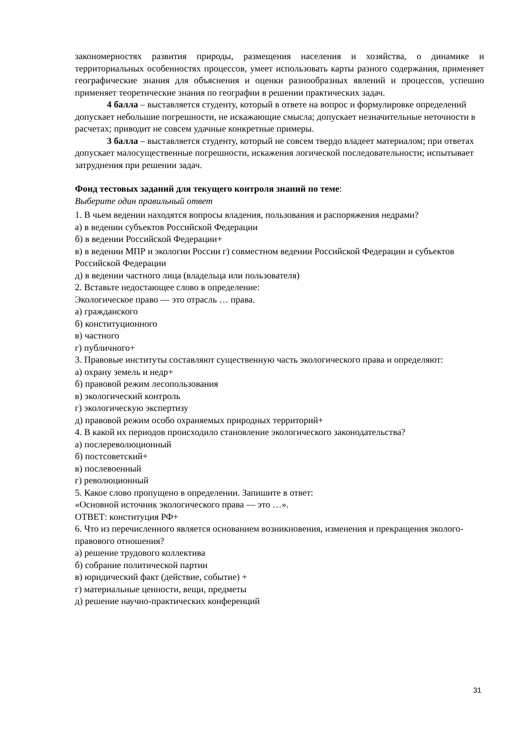закономерностях развития природы, размещения населения и хозяйства, о динамике и территориальных особенностях процессов, умеет использовать карты разного содержания, применяет географические знания для объяснения и оценки разнообразных явлений и процессов, успешно применяет теоретические знания по географии в решении практических задач.
4 балла – выставляется студенту, который в ответе на вопрос и формулировке определений допускает небольшие погрешности, не искажающие смысла; допускает незначительные неточности в расчетах; приводит не совсем удачные конкретные примеры.
3 балла – выставляется студенту, который не совсем твердо владеет материалом; при ответах допускает малосущественные погрешности, искажения логической последовательности; испытывает затруднения при решении задач.
Фонд тестовых заданий для текущего контроля знаний по теме:
Выберите один правильный ответ
1. В чьем ведении находятся вопросы владения, пользования и распоряжения недрами?
а) в ведении субъектов Российской Федерации
б) в ведении Российской Федерации+
в) в ведении МПР и экологии России г) совместном ведении Российской Федерации и субъектов Российской Федерации
д) в ведении частного лица (владельца или пользователя)
2. Вставьте недостающее слово в определение:
Экологическое право — это отрасль … права.
а) гражданского
б) конституционного
в) частного
г) публичного+
3. Правовые институты составляют существенную часть экологического права и определяют:
а) охрану земель и недр+
б) правовой режим лесопользования
в) экологический контроль
г) экологическую экспертизу
д) правовой режим особо охраняемых природных территорий+
4. В какой их периодов происходило становление экологического законодательства?
а) послереволюционный
б) постсоветский+
в) послевоенный
г) революционный
5. Какое слово пропущено в определении. Запишите в ответ:
«Основной источник экологического права — это …».
ОТВЕТ: конституция РФ+
6. Что из перечисленного является основанием возникновения, изменения и прекращения эколого-правового отношения?
а) решение трудового коллектива
б) собрание политической партии
в) юридический факт (действие, событие) +
г) материальные ценности, вещи, предметы
д) решение научно-практических конференций
31